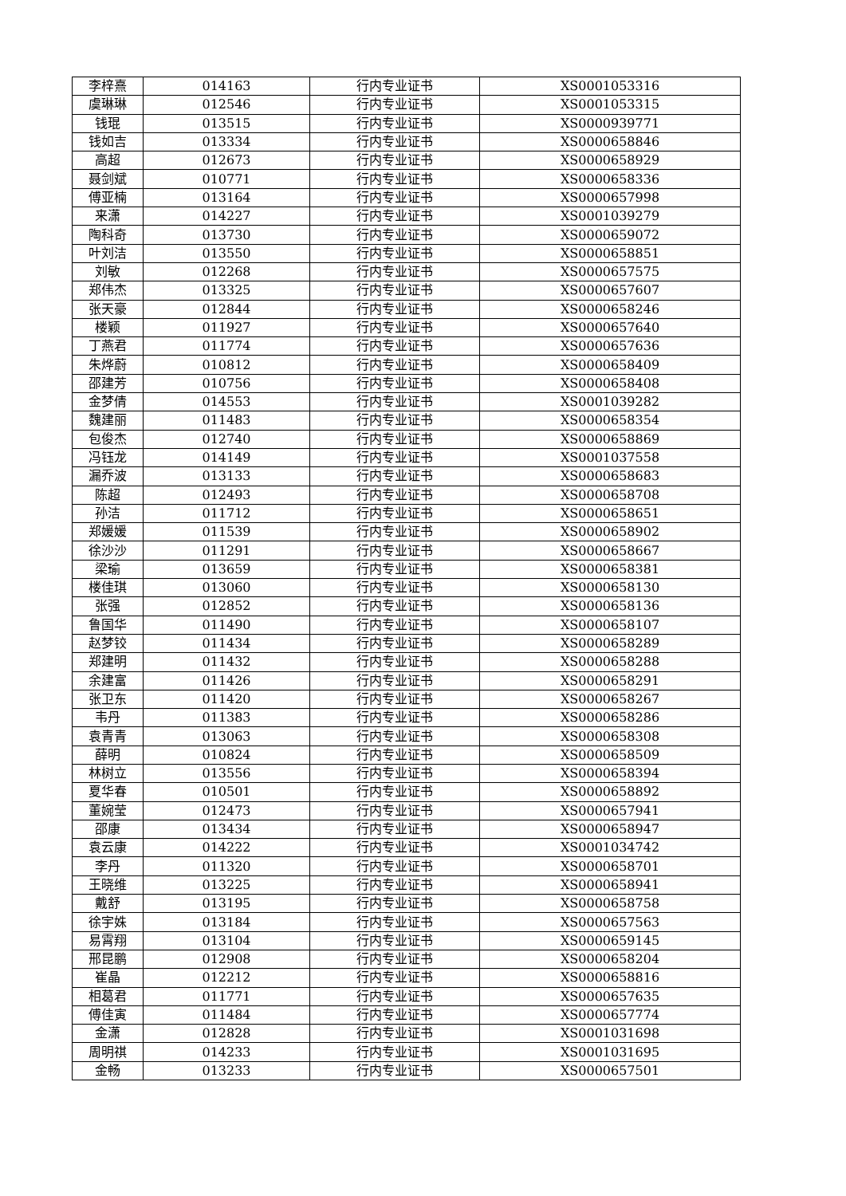| 李梓熹 | 014163 | 行内专业证书 | XS0001053316 |
| 虞琳琳 | 012546 | 行内专业证书 | XS0001053315 |
| 钱琨 | 013515 | 行内专业证书 | XS0000939771 |
| 钱如吉 | 013334 | 行内专业证书 | XS0000658846 |
| 高超 | 012673 | 行内专业证书 | XS0000658929 |
| 聂剑斌 | 010771 | 行内专业证书 | XS0000658336 |
| 傅亚楠 | 013164 | 行内专业证书 | XS0000657998 |
| 来潇 | 014227 | 行内专业证书 | XS0001039279 |
| 陶科奇 | 013730 | 行内专业证书 | XS0000659072 |
| 叶刘洁 | 013550 | 行内专业证书 | XS0000658851 |
| 刘敏 | 012268 | 行内专业证书 | XS0000657575 |
| 郑伟杰 | 013325 | 行内专业证书 | XS0000657607 |
| 张天豪 | 012844 | 行内专业证书 | XS0000658246 |
| 楼颖 | 011927 | 行内专业证书 | XS0000657640 |
| 丁燕君 | 011774 | 行内专业证书 | XS0000657636 |
| 朱烨蔚 | 010812 | 行内专业证书 | XS0000658409 |
| 邵建芳 | 010756 | 行内专业证书 | XS0000658408 |
| 金梦倩 | 014553 | 行内专业证书 | XS0001039282 |
| 魏建丽 | 011483 | 行内专业证书 | XS0000658354 |
| 包俊杰 | 012740 | 行内专业证书 | XS0000658869 |
| 冯钰龙 | 014149 | 行内专业证书 | XS0001037558 |
| 漏乔波 | 013133 | 行内专业证书 | XS0000658683 |
| 陈超 | 012493 | 行内专业证书 | XS0000658708 |
| 孙洁 | 011712 | 行内专业证书 | XS0000658651 |
| 郑媛媛 | 011539 | 行内专业证书 | XS0000658902 |
| 徐沙沙 | 011291 | 行内专业证书 | XS0000658667 |
| 梁瑜 | 013659 | 行内专业证书 | XS0000658381 |
| 楼佳琪 | 013060 | 行内专业证书 | XS0000658130 |
| 张强 | 012852 | 行内专业证书 | XS0000658136 |
| 鲁国华 | 011490 | 行内专业证书 | XS0000658107 |
| 赵梦铰 | 011434 | 行内专业证书 | XS0000658289 |
| 郑建明 | 011432 | 行内专业证书 | XS0000658288 |
| 余建富 | 011426 | 行内专业证书 | XS0000658291 |
| 张卫东 | 011420 | 行内专业证书 | XS0000658267 |
| 韦丹 | 011383 | 行内专业证书 | XS0000658286 |
| 袁青青 | 013063 | 行内专业证书 | XS0000658308 |
| 薛明 | 010824 | 行内专业证书 | XS0000658509 |
| 林树立 | 013556 | 行内专业证书 | XS0000658394 |
| 夏华春 | 010501 | 行内专业证书 | XS0000658892 |
| 董婉莹 | 012473 | 行内专业证书 | XS0000657941 |
| 邵康 | 013434 | 行内专业证书 | XS0000658947 |
| 袁云康 | 014222 | 行内专业证书 | XS0001034742 |
| 李丹 | 011320 | 行内专业证书 | XS0000658701 |
| 王晓维 | 013225 | 行内专业证书 | XS0000658941 |
| 戴舒 | 013195 | 行内专业证书 | XS0000658758 |
| 徐宇姝 | 013184 | 行内专业证书 | XS0000657563 |
| 易霄翔 | 013104 | 行内专业证书 | XS0000659145 |
| 邢昆鹏 | 012908 | 行内专业证书 | XS0000658204 |
| 崔晶 | 012212 | 行内专业证书 | XS0000658816 |
| 相葛君 | 011771 | 行内专业证书 | XS0000657635 |
| 傅佳寅 | 011484 | 行内专业证书 | XS0000657774 |
| 金潇 | 012828 | 行内专业证书 | XS0001031698 |
| 周明祺 | 014233 | 行内专业证书 | XS0001031695 |
| 金畅 | 013233 | 行内专业证书 | XS0000657501 |